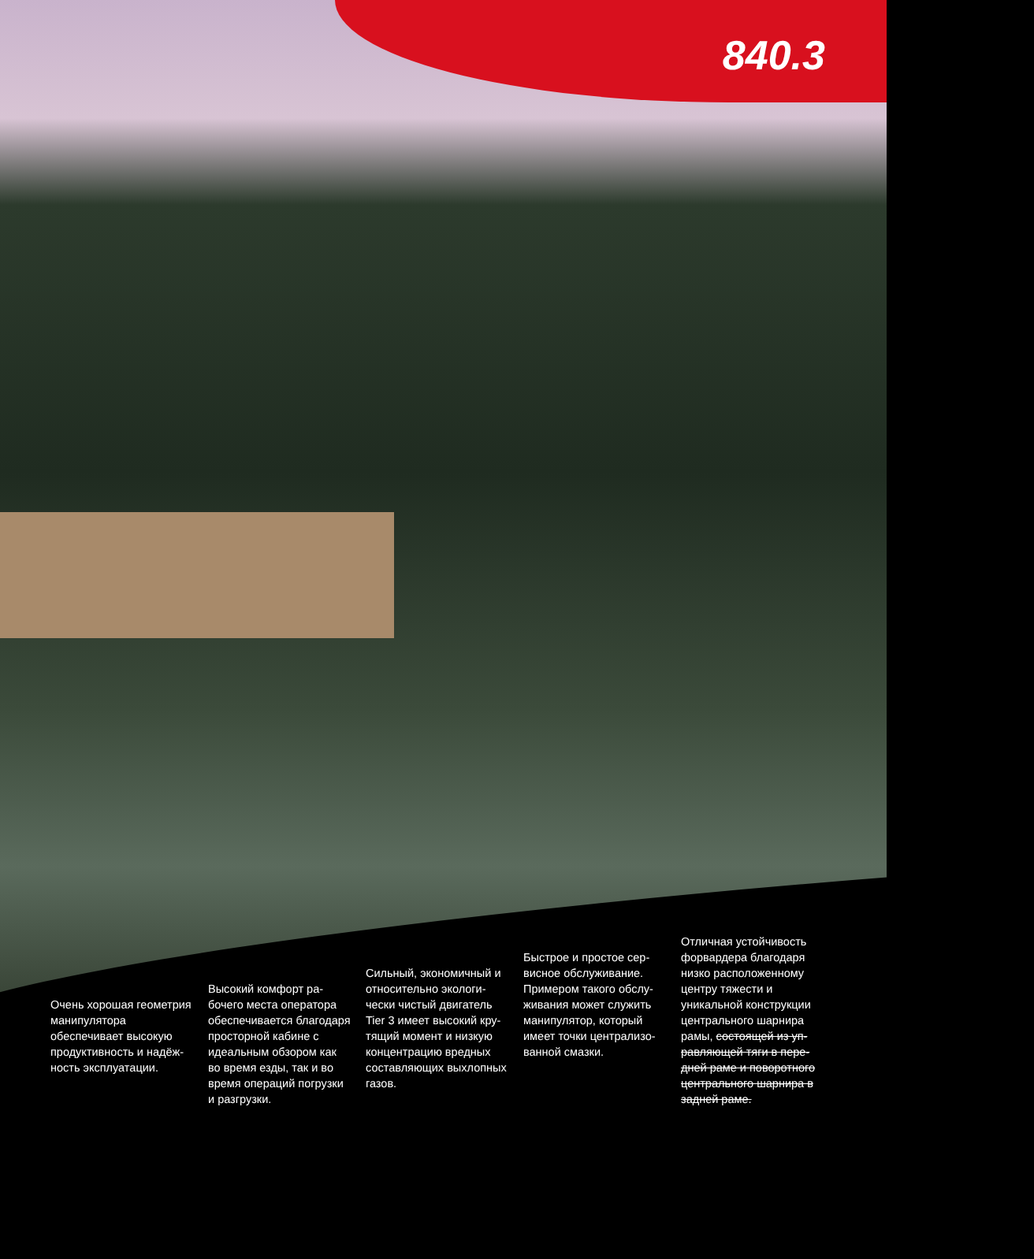840.3
Очень хорошая гео­метрия манипулятора обеспечивает высокую продуктивность и надёж­ность эксплуатации.
Высокий комфорт ра­бочего места оператора обеспечивается благода­ря просторной кабине с идеальным обзором как во время езды, так и во время операций погрузки и разгрузки.
Сильный, экономичный и относительно экологи­чески чистый двигатель Tier 3 имеет высокий кру­тящий момент и низкую концентрацию вредных составляющих выхлоп­ных газов.
Быстрое и простое сер­висное обслуживание. Примером такого обслу­живания может служить манипулятор, который имеет точки централизо­ванной смазки.
Отличная устойчивость форвардера благодаря низко расположенно­му центру тяжести и уникальной конструкции центрального шарнира рамы, состоящей из уп­равляющей тяги в пере­дней раме и поворотного центрального шарнира в задней раме.